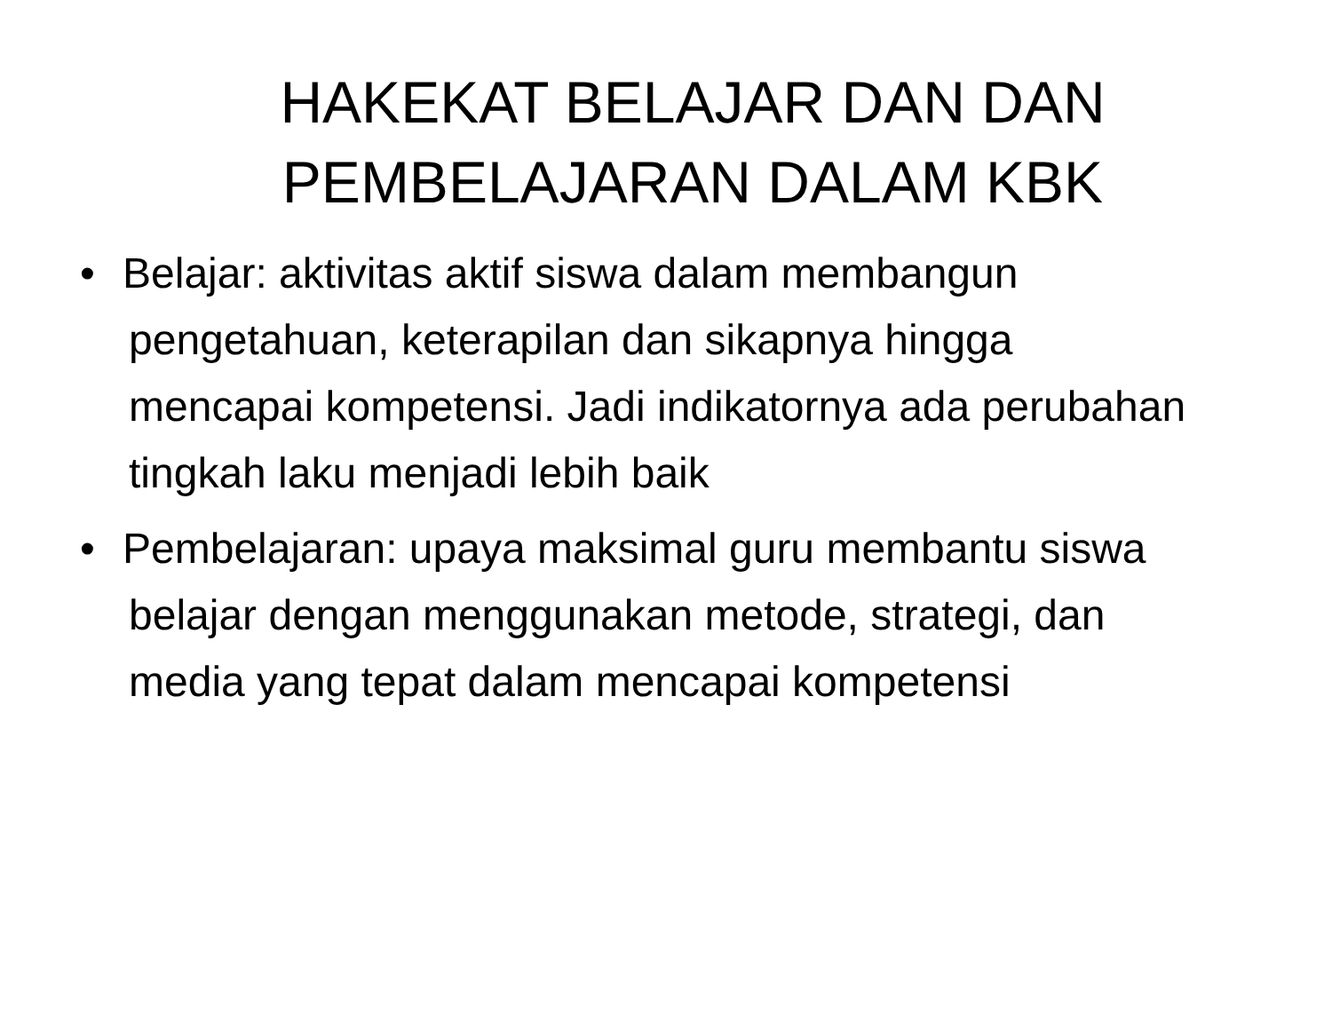HAKEKAT BELAJAR DAN DAN PEMBELAJARAN DALAM KBK
• Belajar: aktivitas aktif siswa dalam membangun pengetahuan, keterapilan dan sikapnya hingga mencapai kompetensi. Jadi indikatornya ada perubahan tingkah laku menjadi lebih baik
• Pembelajaran: upaya maksimal guru membantu siswa belajar dengan menggunakan metode, strategi, dan media yang tepat dalam mencapai kompetensi